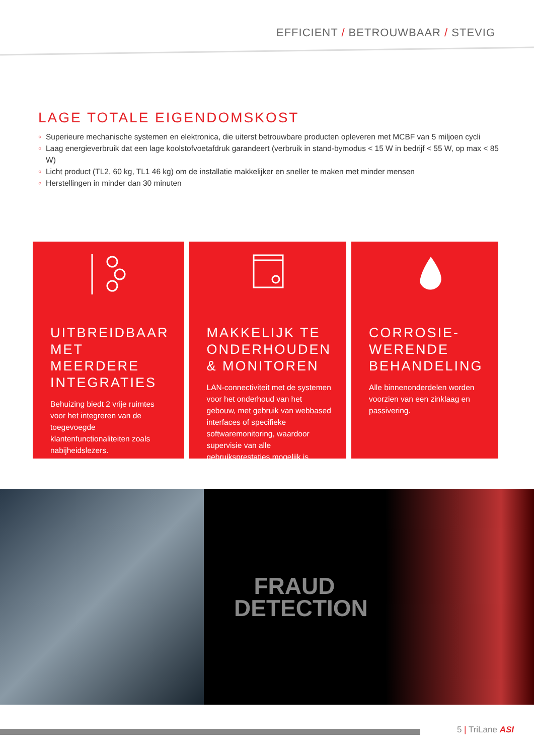EFFICIENT / BETROUWBAAR / STEVIG
LAGE TOTALE EIGENDOMSKOST
○ Superieure mechanische systemen en elektronica, die uiterst betrouwbare producten opleveren met MCBF van 5 miljoen cycli
○ Laag energieverbruik dat een lage koolstofvoetafdruk garandeert (verbruik in stand-bymodus < 15 W in bedrijf < 55 W, op max < 85 W)
○ Licht product (TL2, 60 kg, TL1 46 kg) om de installatie makkelijker en sneller te maken met minder mensen
○ Herstellingen in minder dan 30 minuten
UITBREIDBAAR MET MEERDERE INTEGRATIES
Behuizing biedt 2 vrije ruimtes voor het integreren van de toegevoegde klantenfunctionaliteiten zoals nabijheidslezers.
MAKKELIJK TE ONDERHOUDEN & MONITOREN
LAN-connectiviteit met de systemen voor het onderhoud van het gebouw, met gebruik van webbased interfaces of specifieke softwaremonitoring, waardoor supervisie van alle gebruiksprestaties mogelijk is.
CORROSIE-WERENDE BEHANDELING
Alle binnenonderdelen worden voorzien van een zinklaag en passivering.
FRAUD DETECTION
5 | TriLane ASI